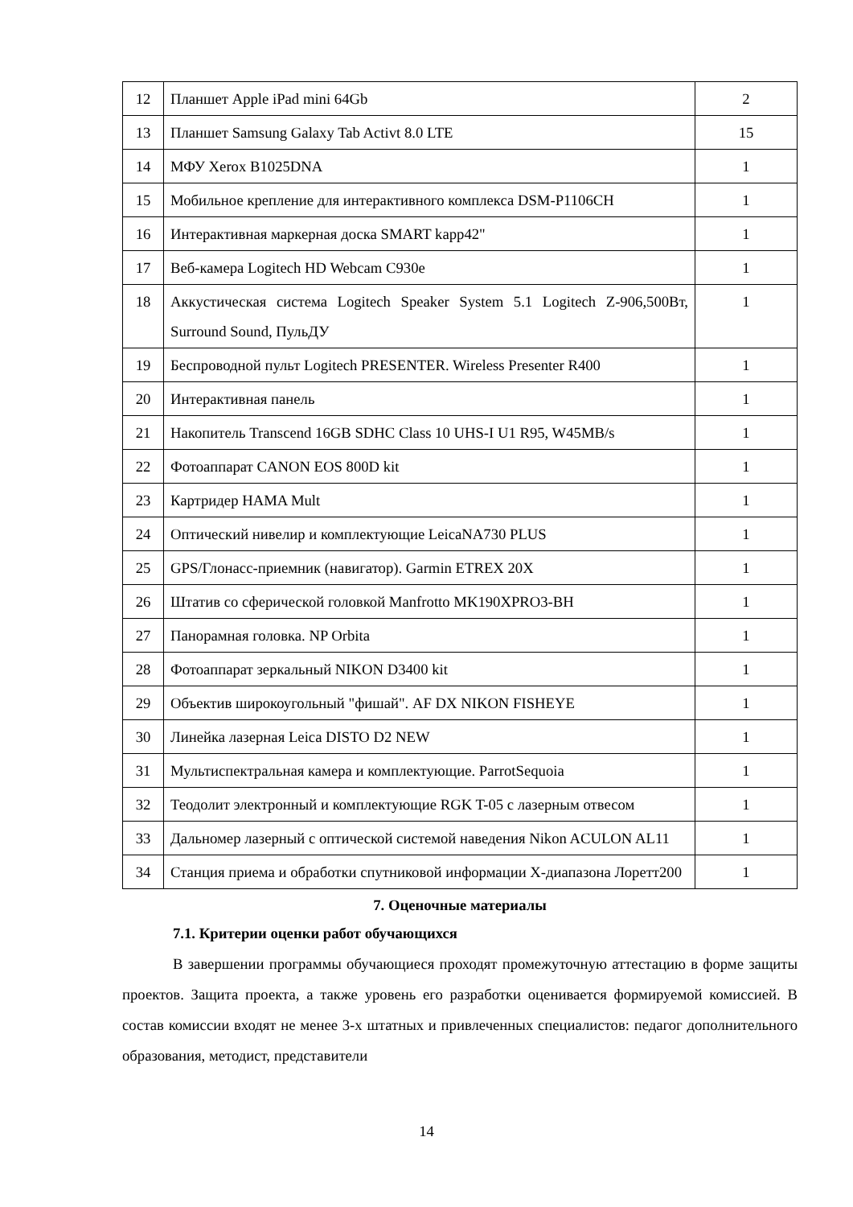| 12 | Планшет Apple iPad mini 64Gb | 2 |
| 13 | Планшет Samsung Galaxy Tab Activt 8.0 LTE | 15 |
| 14 | МФУ Xerox B1025DNA | 1 |
| 15 | Мобильное крепление для интерактивного комплекса DSM-P1106CH | 1 |
| 16 | Интерактивная маркерная доска SMART kapp42" | 1 |
| 17 | Веб-камера Logitech HD Webcam C930e | 1 |
| 18 | Аккустическая система Logitech Speaker System 5.1 Logitech Z-906,500Вт, Surround Sound, ПульДУ | 1 |
| 19 | Беспроводной пульт Logitech PRESENTER. Wireless Presenter R400 | 1 |
| 20 | Интерактивная панель | 1 |
| 21 | Накопитель Transcend 16GB SDHC Class 10 UHS-I U1 R95, W45MB/s | 1 |
| 22 | Фотоаппарат CANON EOS 800D kit | 1 |
| 23 | Картридер HAMA Mult | 1 |
| 24 | Оптический нивелир и комплектующие LeicaNA730 PLUS | 1 |
| 25 | GPS/Глонасс-приемник (навигатор). Garmin ETREX 20X | 1 |
| 26 | Штатив со сферической головкой Manfrotto MK190XPRO3-BH | 1 |
| 27 | Панорамная головка. NP Orbita | 1 |
| 28 | Фотоаппарат зеркальный NIKON D3400 kit | 1 |
| 29 | Объектив широкоугольный "фишай". AF DX NIKON FISHEYE | 1 |
| 30 | Линейка лазерная Leica DISTO D2 NEW | 1 |
| 31 | Мультиспектральная камера и комплектующие. ParrotSequoia | 1 |
| 32 | Теодолит электронный и комплектующие RGK T-05 с лазерным отвесом | 1 |
| 33 | Дальномер лазерный с оптической системой наведения Nikon ACULON AL11 | 1 |
| 34 | Станция приема и обработки спутниковой информации X-диапазона Лоретт200 | 1 |
7. Оценочные материалы
7.1. Критерии оценки работ обучающихся
В завершении программы обучающиеся проходят промежуточную аттестацию в форме защиты проектов. Защита проекта, а также уровень его разработки оценивается формируемой комиссией. В состав комиссии входят не менее 3-х штатных и привлеченных специалистов: педагог дополнительного образования, методист, представители
14